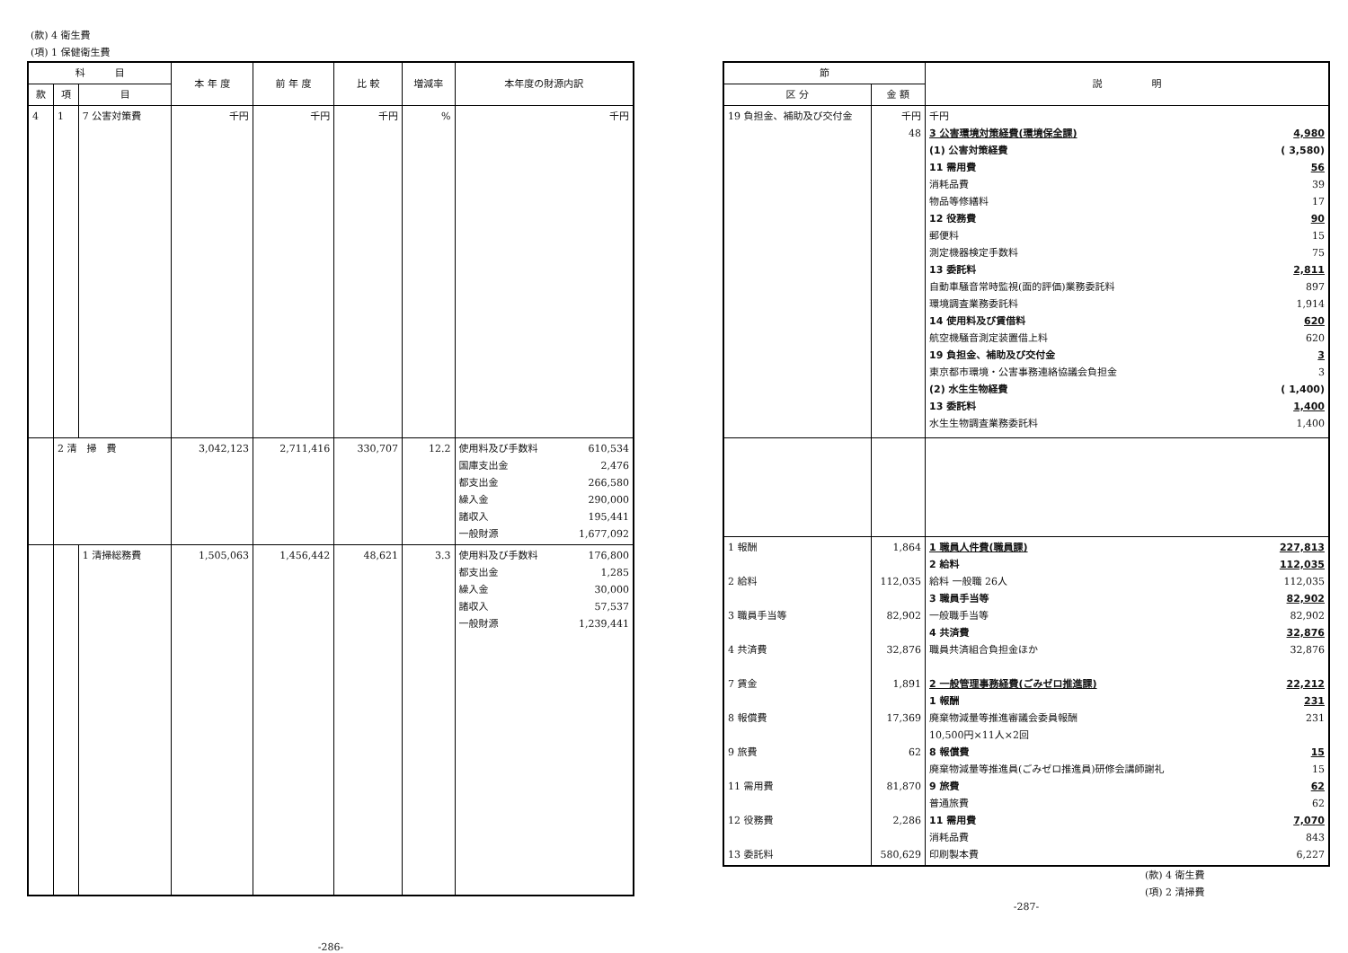(款) 4 衛生費
(項) 1 保健衛生費
| 科 目 | | | 本 年 度 | 前 年 度 | 比 較 | 増減率 | 本年度の財源内訳 |
| --- | --- | --- | --- | --- | --- | --- | --- |
| 款 | 項 | 目 | | | | | |
| 4 | 1 | 7 公害対策費 | 千円 | 千円 | 千円 | % | 千円 |
| | 2 清 掃 費 | | 3,042,123 | 2,711,416 | 330,707 | 12.2 | 使用料及び手数料 610,534 国庫支出金 2,476 都支出金 266,580 繰入金 290,000 諸収入 195,441 一般財源 1,677,092 |
| | | 1 清掃総務費 | 1,505,063 | 1,456,442 | 48,621 | 3.3 | 使用料及び手数料 176,800 都支出金 1,285 繰入金 30,000 諸収入 57,537 一般財源 1,239,441 |
-286-
| 節 | | 説 明 |
| --- | --- | --- |
| 区 分 | 金 額 | |
| 19 負担金、補助及び交付金 | 千円 48 | 千円 3 公害環境対策経費(環境保全課) 4,980 (1) 公害対策経費 ( 3,580) 11 需用費 56 消耗品費 39 物品等修繕料 17 12 役務費 90 郵便料 15 測定機器検定手数料 75 13 委託料 2,811 自動車騒音常時監視(面的評価)業務委託料 897 環境調査業務委託料 1,914 14 使用料及び賃借料 620 航空機騒音測定装置借上料 620 19 負担金、補助及び交付金 3 東京都市環境・公害事務連絡協議会負担金 3 (2) 水生生物経費 ( 1,400) 13 委託料 1,400 水生生物調査業務委託料 1,400 |
| 1 報酬 2 給料 3 職員手当等 4 共済費 7 賃金 8 報償費 9 旅費 11 需用費 12 役務費 13 委託料 | 1,864 112,035 82,902 32,876 1,891 17,369 62 81,870 2,286 580,629 | 1 職員人件費(職員課) 227,813 2 給料 112,035 給料 一般職 26人 112,035 3 職員手当等 82,902 一般職手当等 82,902 4 共済費 32,876 職員共済組合負担金ほか 32,876 2 一般管理事務経費(ごみゼロ推進課) 22,212 1 報酬 231 廃棄物減量等推進審議会委員報酬 231 10,500円×11人×2回 8 報償費 15 廃棄物減量等推進員(ごみゼロ推進員)研修会講師謝礼 15 9 旅費 62 普通旅費 62 11 需用費 7,070 消耗品費 843 印刷製本費 6,227 |
(款) 4 衛生費
(項) 2 清掃費
-287-